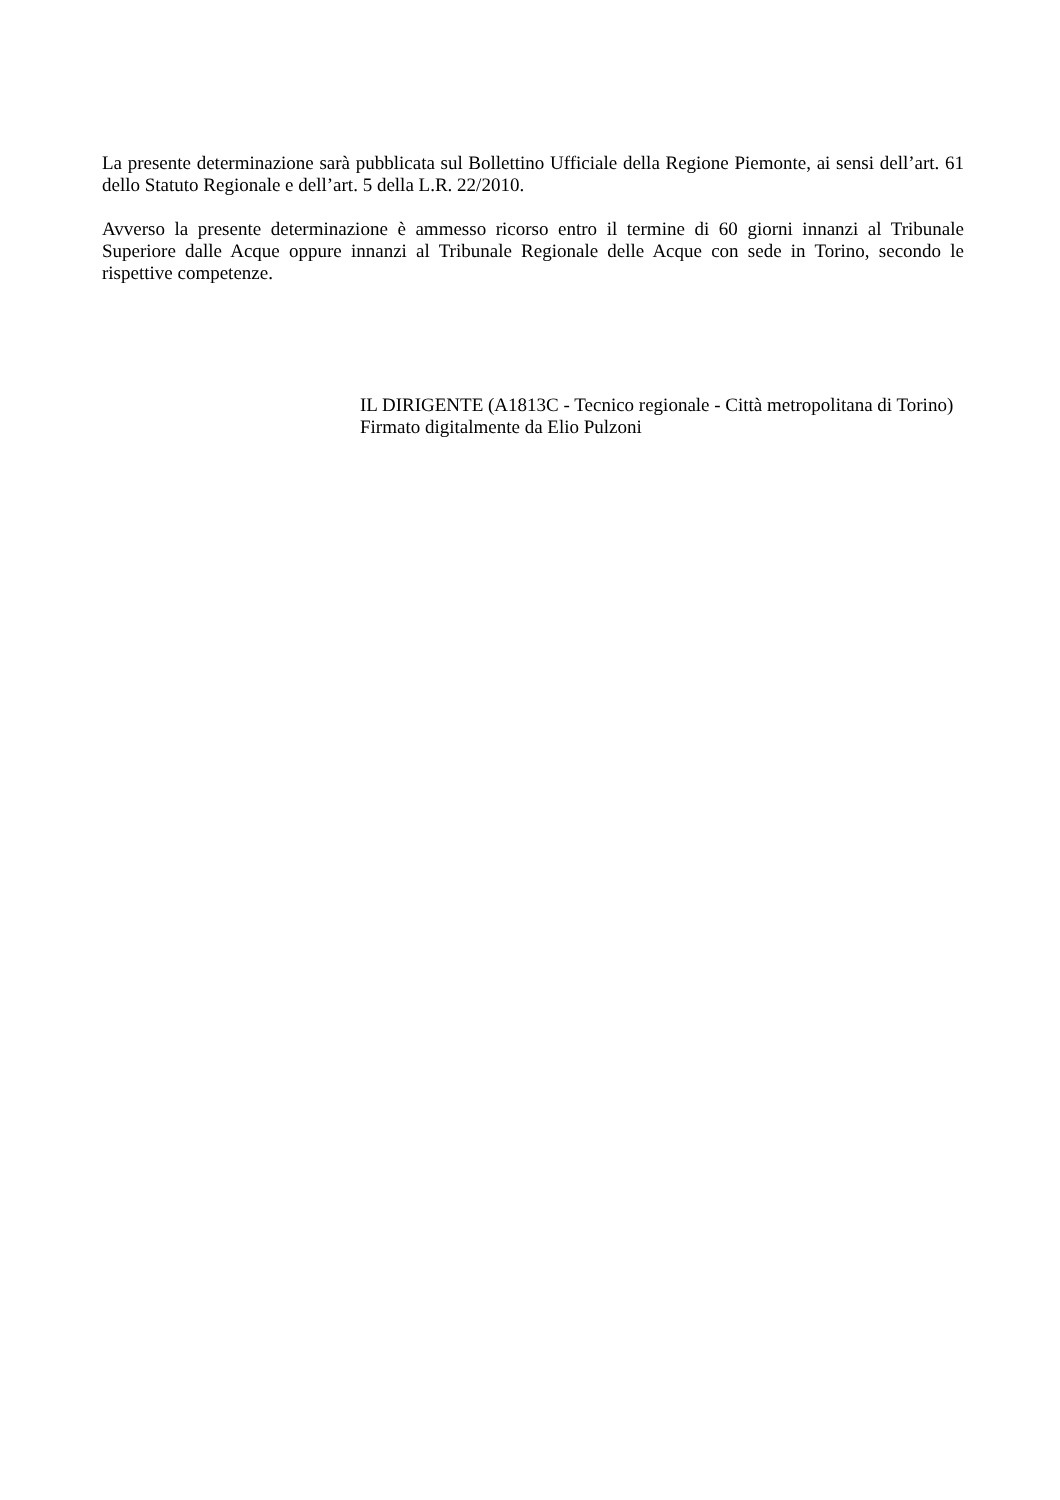La presente determinazione sarà pubblicata sul Bollettino Ufficiale della Regione Piemonte, ai sensi dell’art. 61 dello Statuto Regionale e dell’art. 5 della L.R. 22/2010.
Avverso la presente determinazione è ammesso ricorso entro il termine di 60 giorni innanzi al Tribunale Superiore dalle Acque oppure innanzi al Tribunale Regionale delle Acque con sede in Torino, secondo le rispettive competenze.
IL DIRIGENTE (A1813C - Tecnico regionale - Città metropolitana di Torino)
Firmato digitalmente da Elio Pulzoni